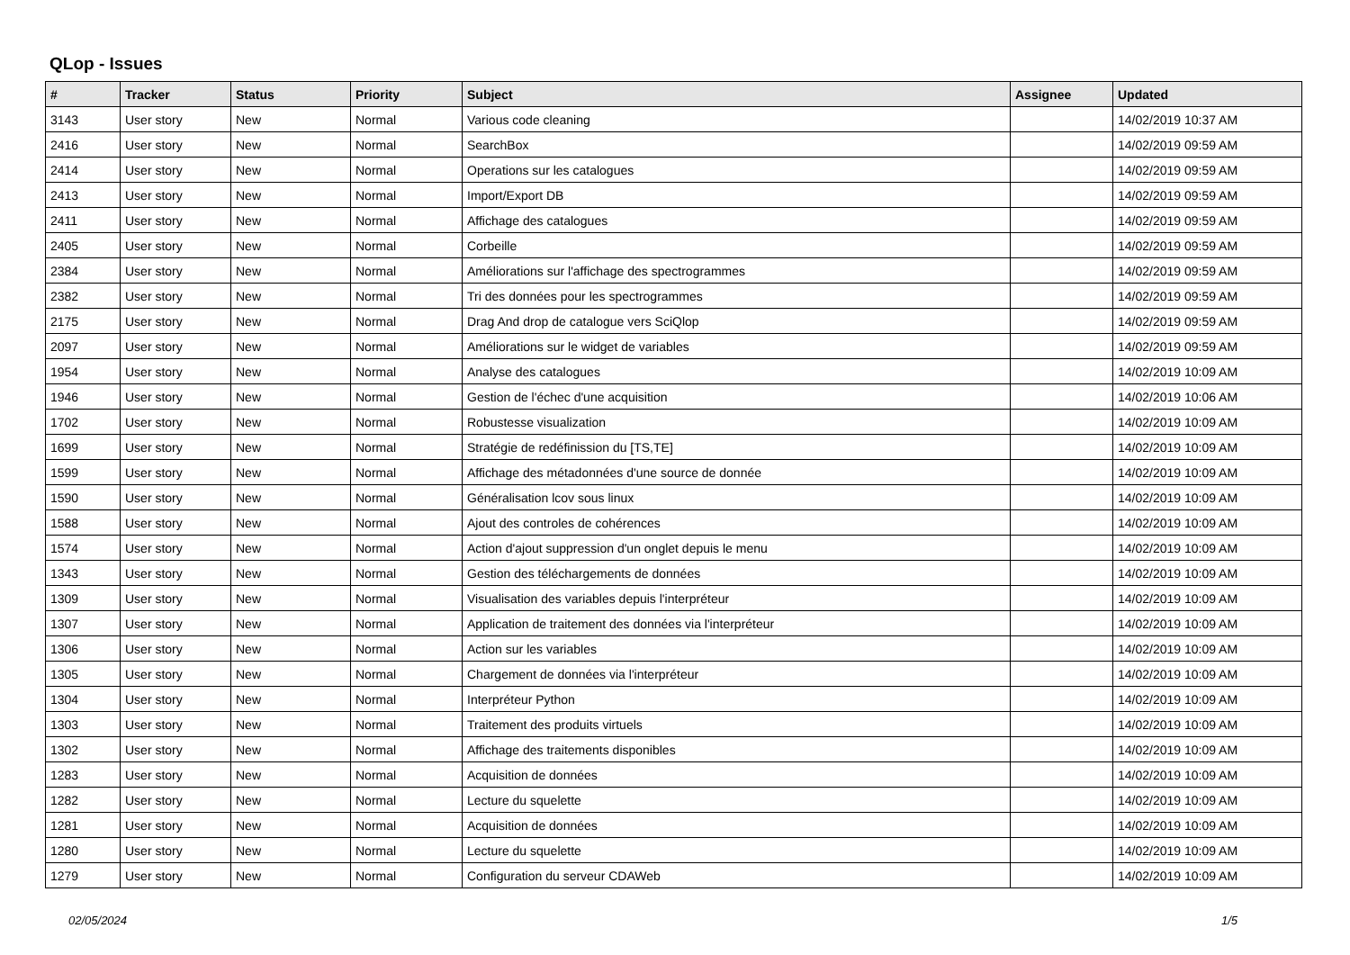QLop - Issues
| # | Tracker | Status | Priority | Subject | Assignee | Updated |
| --- | --- | --- | --- | --- | --- | --- |
| 3143 | User story | New | Normal | Various code cleaning | | 14/02/2019 10:37 AM |
| 2416 | User story | New | Normal | SearchBox | | 14/02/2019 09:59 AM |
| 2414 | User story | New | Normal | Operations sur les catalogues | | 14/02/2019 09:59 AM |
| 2413 | User story | New | Normal | Import/Export DB | | 14/02/2019 09:59 AM |
| 2411 | User story | New | Normal | Affichage des catalogues | | 14/02/2019 09:59 AM |
| 2405 | User story | New | Normal | Corbeille | | 14/02/2019 09:59 AM |
| 2384 | User story | New | Normal | Améliorations sur l'affichage des spectrogrammes | | 14/02/2019 09:59 AM |
| 2382 | User story | New | Normal | Tri des données pour les spectrogrammes | | 14/02/2019 09:59 AM |
| 2175 | User story | New | Normal | Drag And drop de catalogue vers SciQlop | | 14/02/2019 09:59 AM |
| 2097 | User story | New | Normal | Améliorations sur le widget de variables | | 14/02/2019 09:59 AM |
| 1954 | User story | New | Normal | Analyse des catalogues | | 14/02/2019 10:09 AM |
| 1946 | User story | New | Normal | Gestion de l'échec d'une acquisition | | 14/02/2019 10:06 AM |
| 1702 | User story | New | Normal | Robustesse visualization | | 14/02/2019 10:09 AM |
| 1699 | User story | New | Normal | Stratégie de redéfinission du [TS,TE] | | 14/02/2019 10:09 AM |
| 1599 | User story | New | Normal | Affichage des métadonnées d'une source de donnée | | 14/02/2019 10:09 AM |
| 1590 | User story | New | Normal | Généralisation lcov sous linux | | 14/02/2019 10:09 AM |
| 1588 | User story | New | Normal | Ajout des controles de cohérences | | 14/02/2019 10:09 AM |
| 1574 | User story | New | Normal | Action d'ajout suppression d'un onglet depuis le menu | | 14/02/2019 10:09 AM |
| 1343 | User story | New | Normal | Gestion des téléchargements de données | | 14/02/2019 10:09 AM |
| 1309 | User story | New | Normal | Visualisation des variables depuis l'interpréteur | | 14/02/2019 10:09 AM |
| 1307 | User story | New | Normal | Application de traitement des données via l'interpréteur | | 14/02/2019 10:09 AM |
| 1306 | User story | New | Normal | Action sur les variables | | 14/02/2019 10:09 AM |
| 1305 | User story | New | Normal | Chargement de données via l'interpréteur | | 14/02/2019 10:09 AM |
| 1304 | User story | New | Normal | Interpréteur Python | | 14/02/2019 10:09 AM |
| 1303 | User story | New | Normal | Traitement des produits virtuels | | 14/02/2019 10:09 AM |
| 1302 | User story | New | Normal | Affichage des traitements disponibles | | 14/02/2019 10:09 AM |
| 1283 | User story | New | Normal | Acquisition de données | | 14/02/2019 10:09 AM |
| 1282 | User story | New | Normal | Lecture du squelette | | 14/02/2019 10:09 AM |
| 1281 | User story | New | Normal | Acquisition de données | | 14/02/2019 10:09 AM |
| 1280 | User story | New | Normal | Lecture du squelette | | 14/02/2019 10:09 AM |
| 1279 | User story | New | Normal | Configuration du serveur CDAWeb | | 14/02/2019 10:09 AM |
02/05/2024 1/5